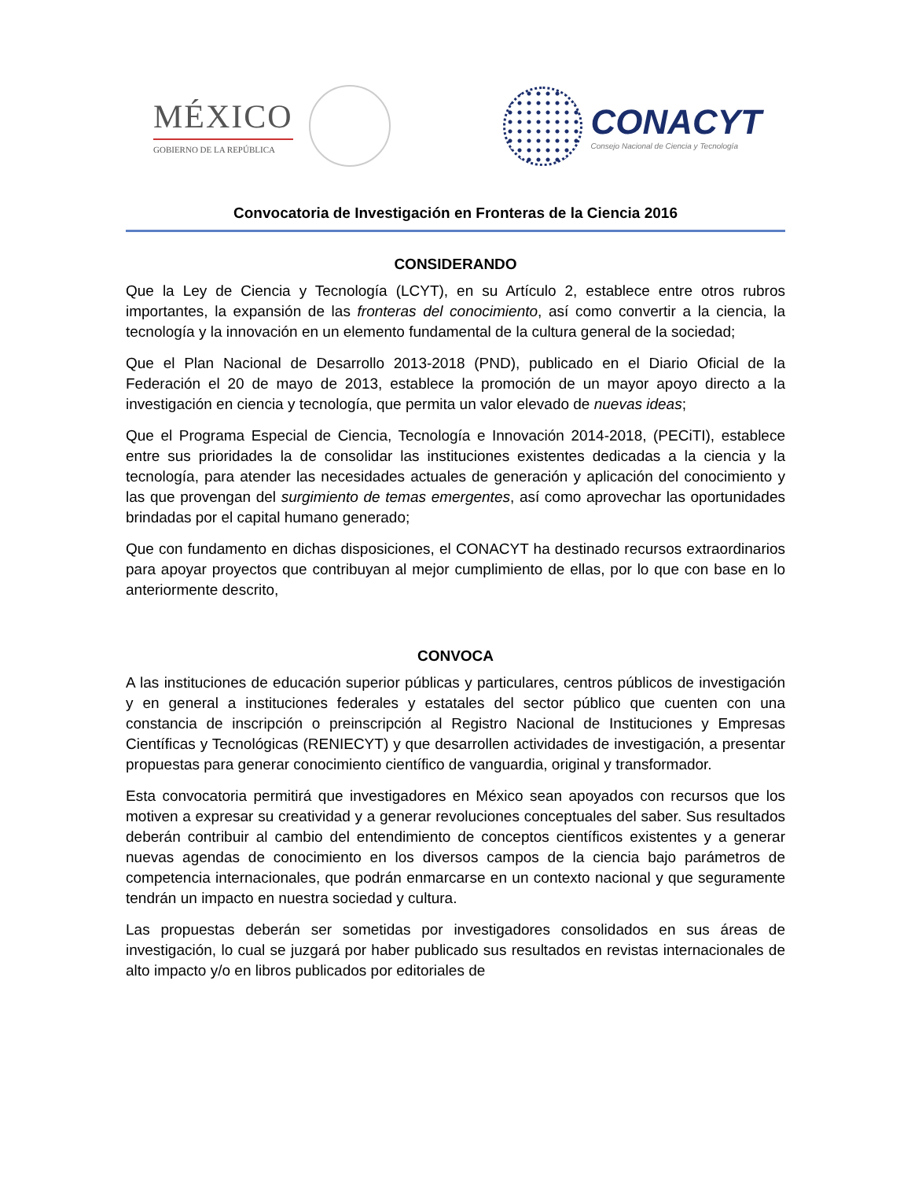MÉXICO
GOBIERNO DE LA REPÚBLICA
CONACYT
Consejo Nacional de Ciencia y Tecnología
Convocatoria de Investigación en Fronteras de la Ciencia 2016
CONSIDERANDO
Que la Ley de Ciencia y Tecnología (LCYT), en su Artículo 2, establece entre otros rubros importantes, la expansión de las fronteras del conocimiento, así como convertir a la ciencia, la tecnología y la innovación en un elemento fundamental de la cultura general de la sociedad;
Que el Plan Nacional de Desarrollo 2013-2018 (PND), publicado en el Diario Oficial de la Federación el 20 de mayo de 2013, establece la promoción de un mayor apoyo directo a la investigación en ciencia y tecnología, que permita un valor elevado de nuevas ideas;
Que el Programa Especial de Ciencia, Tecnología e Innovación 2014-2018, (PECiTI), establece entre sus prioridades la de consolidar las instituciones existentes dedicadas a la ciencia y la tecnología, para atender las necesidades actuales de generación y aplicación del conocimiento y las que provengan del surgimiento de temas emergentes, así como aprovechar las oportunidades brindadas por el capital humano generado;
Que con fundamento en dichas disposiciones, el CONACYT ha destinado recursos extraordinarios para apoyar proyectos que contribuyan al mejor cumplimiento de ellas, por lo que con base en lo anteriormente descrito,
CONVOCA
A las instituciones de educación superior públicas y particulares, centros públicos de investigación y en general a instituciones federales y estatales del sector público que cuenten con una constancia de inscripción o preinscripción al Registro Nacional de Instituciones y Empresas Científicas y Tecnológicas (RENIECYT) y que desarrollen actividades de investigación, a presentar propuestas para generar conocimiento científico de vanguardia, original y transformador.
Esta convocatoria permitirá que investigadores en México sean apoyados con recursos que los motiven a expresar su creatividad y a generar revoluciones conceptuales del saber. Sus resultados deberán contribuir al cambio del entendimiento de conceptos científicos existentes y a generar nuevas agendas de conocimiento en los diversos campos de la ciencia bajo parámetros de competencia internacionales, que podrán enmarcarse en un contexto nacional y que seguramente tendrán un impacto en nuestra sociedad y cultura.
Las propuestas deberán ser sometidas por investigadores consolidados en sus áreas de investigación, lo cual se juzgará por haber publicado sus resultados en revistas internacionales de alto impacto y/o en libros publicados por editoriales de